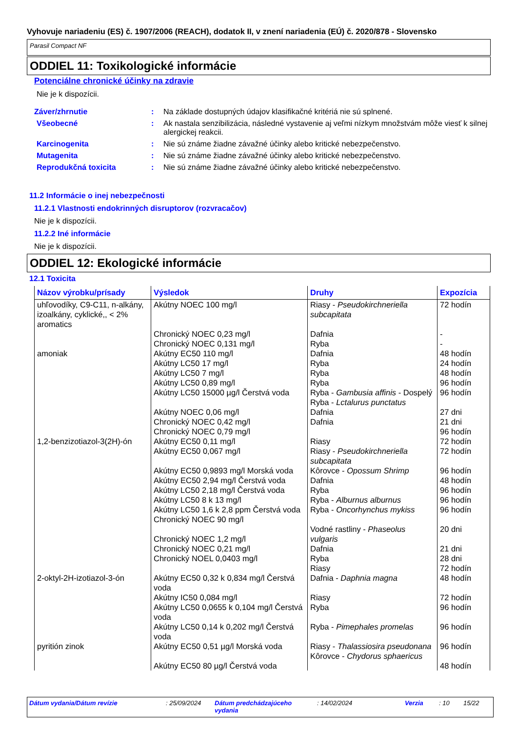Vyhovuje nariadeniu (ES) č. 1907/2006 (REACH), dodatok II, v znení nariadenia (EÚ) č. 2020/878 - Slovensko
Parasil Compact NF
ODDIEL 11: Toxikologické informácie
Potenciálne chronické účinky na zdravie
Nie je k dispozícii.
Záver/zhrnutie : Na základe dostupných údajov klasifikačné kritériá nie sú splnené.
Všeobecné : Ak nastala senzibilizácia, následné vystavenie aj veľmi nízkym množstvám môže viesť k silnej alergickej reakcii.
Karcinogenita : Nie sú známe žiadne závažné účinky alebo kritické nebezpečenstvo.
Mutagenita : Nie sú známe žiadne závažné účinky alebo kritické nebezpečenstvo.
Reprodukčná toxicita : Nie sú známe žiadne závažné účinky alebo kritické nebezpečenstvo.
11.2 Informácie o inej nebezpečnosti
11.2.1 Vlastnosti endokrinných disruptorov (rozvracačov)
Nie je k dispozícii.
11.2.2 Iné informácie
Nie je k dispozícii.
ODDIEL 12: Ekologické informácie
12.1 Toxicita
| Názov výrobku/prísady | Výsledok | Druhy | Expozícia |
| --- | --- | --- | --- |
| uhľovodíky, C9-C11, n-alkány, izoalkány, cyklické,, < 2% aromatics | Akútny NOEC 100 mg/l Chronický NOEC 0,23 mg/l Chronický NOEC 0,131 mg/l | Riasy - Pseudokirchneriella subcapitata Dafnia Ryba | 72 hodín - - |
| amoniak | Akútny EC50 110 mg/l Akútny LC50 17 mg/l Akútny LC50 7 mg/l Akútny LC50 0,89 mg/l Akútny LC50 15000 µg/l Čerstvá voda Akútny NOEC 0,06 mg/l Chronický NOEC 0,42 mg/l Chronický NOEC 0,79 mg/l | Dafnia Ryba Ryba Ryba Ryba - Gambusia affinis - Dospelý Ryba - Lctalurus punctatus Dafnia Dafnia | 48 hodín 24 hodín 48 hodín 96 hodín 96 hodín 27 dni 21 dni 96 hodín |
| 1,2-benzizotiazol-3(2H)-ón | Akútny EC50 0,11 mg/l Akútny EC50 0,067 mg/l Akútny EC50 0,9893 mg/l Morská voda Akútny EC50 2,94 mg/l Čerstvá voda Akútny LC50 2,18 mg/l Čerstvá voda Akútny LC50 8 k 13 mg/l Akútny LC50 1,6 k 2,8 ppm Čerstvá voda Chronický NOEC 90 mg/l Chronický NOEC 1,2 mg/l Chronický NOEC 0,21 mg/l Chronický NOEL 0,0403 mg/l | Riasy Riasy - Pseudokirchneriella subcapitata Kôrovce - Opossum Shrimp Dafnia Ryba Ryba - Alburnus alburnus Ryba - Oncorhynchus mykiss Vodné rastliny - Phaseolus vulgaris Dafnia Ryba Riasy | 72 hodín 72 hodín 96 hodín 48 hodín 96 hodín 96 hodín 96 hodín 20 dni 21 dni 28 dni 72 hodín |
| 2-oktyl-2H-izotiazol-3-ón | Akútny EC50 0,32 k 0,834 mg/l Čerstvá voda Akútny IC50 0,084 mg/l Akútny LC50 0,0655 k 0,104 mg/l Čerstvá voda Akútny LC50 0,14 k 0,202 mg/l Čerstvá voda | Dafnia - Daphnia magna Riasy Ryba Ryba - Pimephales promelas | 48 hodín 72 hodín 96 hodín 96 hodín |
| pyritión zinok | Akútny EC50 0,51 µg/l Morská voda Akútny EC50 80 µg/l Čerstvá voda | Riasy - Thalassiosira pseudonana Kôrovce - Chydorus sphaericus | 96 hodín 48 hodín |
Dátum vydania/Dátum revízie : 25/09/2024 Dátum predchádzajúceho vydania
: 14/02/2024 Verzia : 10 15/22